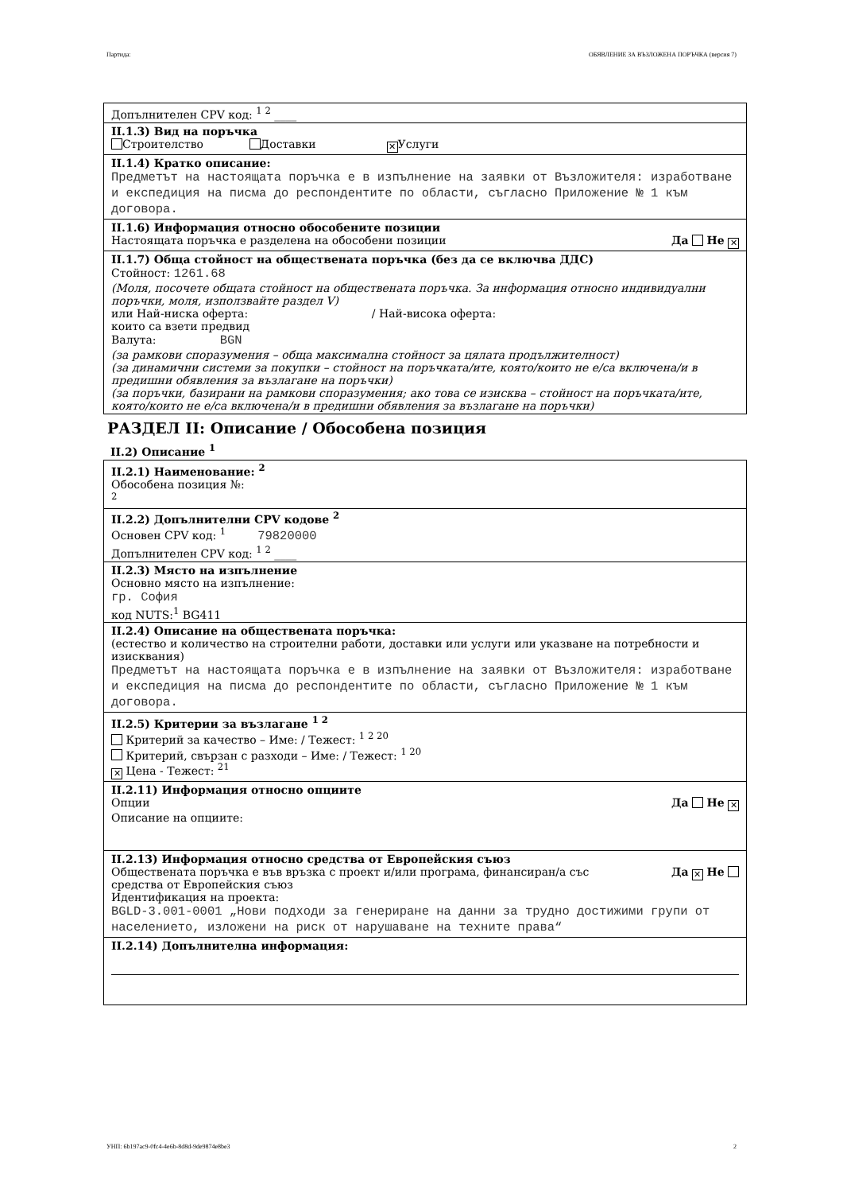Партида: ОБЯВЛЕНИЕ ЗА ВЪЗЛОЖЕНА ПОРЪЧКА (версия 7)
Допълнителен CPV код: <sup>1 2</sup> ____
II.1.3) Вид на поръчка
Строителство Доставки ✕ Услуги
II.1.4) Кратко описание:
Предметът на настоящата поръчка е в изпълнение на заявки от Възложителя: изработване и експедиция на писма до респондентите по области, съгласно Приложение № 1 към договора.
II.1.6) Информация относно обособените позиции
Настоящата поръчка е разделена на обособени позиции Да Не ✕
II.1.7) Обща стойност на обществената поръчка (без да се включва ДДС)
Стойност: 1261.68
(Моля, посочете общата стойност на обществената поръчка. За информация относно индивидуални поръчки, моля, използвайте раздел V)
или Най-ниска оферта: / Най-висока оферта:
които са взети предвид
Валута: BGN
(за рамкови споразумения – обща максимална стойност за цялата продължителност)
(за динамични системи за покупки – стойност на поръчката/ите, която/които не е/са включена/и в предишни обявления за възлагане на поръчки)
(за поръчки, базирани на рамкови споразумения; ако това се изисква – стойност на поръчката/ите, която/които не е/са включена/и в предишни обявления за възлагане на поръчки)
РАЗДЕЛ II: Описание / Обособена позиция
II.2) Описание <sup>1</sup>
II.2.1) Наименование: <sup>2</sup>
Обособена позиция №:
<sup>2</sup>
II.2.2) Допълнителни CPV кодове <sup>2</sup>
Основен CPV код: <sup>1</sup> 79820000
Допълнителен CPV код: <sup>1 2</sup> ____
II.2.3) Място на изпълнение
Основно място на изпълнение:
гр. София
код NUTS:<sup>1</sup> BG411
II.2.4) Описание на обществената поръчка:
(естество и количество на строителни работи, доставки или услуги или указване на потребности и изисквания)
Предметът на настоящата поръчка е в изпълнение на заявки от Възложителя: изработване и експедиция на писма до респондентите по области, съгласно Приложение № 1 към договора.
II.2.5) Критерии за възлагане <sup>1 2</sup>
Критерий за качество – Име: / Тежест: <sup>1 2 20</sup>
Критерий, свързан с разходи – Име: / Тежест: <sup>1 20</sup>
✕ Цена - Тежест: <sup>21</sup>
II.2.11) Информация относно опциите
Опции Да Не ✕
Описание на опциите:
II.2.13) Информация относно средства от Европейския съюз
Обществената поръчка е във връзка с проект и/или програма, финансиран/а със
средства от Европейския съюз Да ✕ Не
Идентификация на проекта:
BGLD-3.001-0001 „Нови подходи за генериране на данни за трудно достижими групи от населението, изложени на риск от нарушаване на техните права“
II.2.14) Допълнителна информация:
УНП: 6b197ac9-0fc4-4e6b-8d8d-9de9874e8be3 2